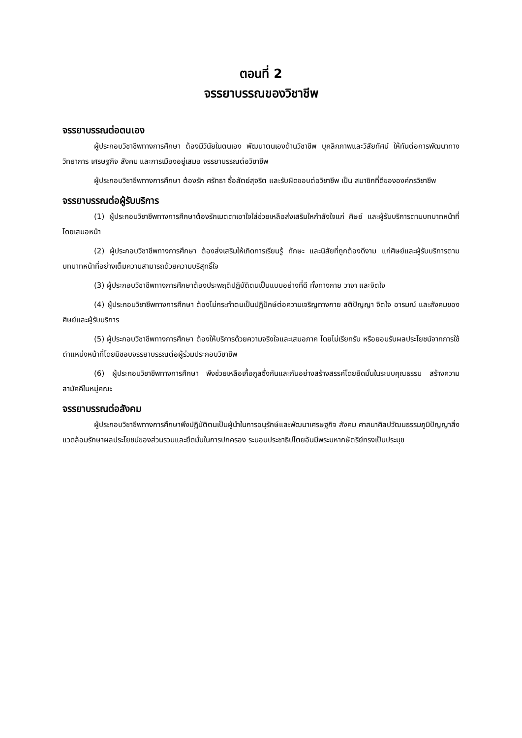ตอนที่ 2
จรรยาบรรณของวิชาชีพ
จรรยาบรรณต่อตนเอง
ผู้ประกอบวิชาชีพทางการศึกษา ต้องมีวินัยในตนเอง พัฒนาตนเองด้านวิชาชีพ บุคลิกภาพและวิสัยทัศน์ ให้ทันต่อการพัฒนาทางวิทยาการ เศรษฐกิจ สังคม และการเมืองอยู่เสมอ จรรยาบรรณต่อวิชาชีพ
ผู้ประกอบวิชาชีพทางการศึกษา ต้องรัก ศรัทธา ซื่อสัตย์สุจริต และรับผิดชอบต่อวิชาชีพ เป็น สมาชิกที่ดีขององค์กรวิชาชีพ
จรรยาบรรณต่อผู้รับบริการ
(1) ผู้ประกอบวิชาชีพทางการศึกษาต้องรักเมตตาเอาใจใส่ช่วยเหลือส่งเสริมใหกำลังใจแก่ ศิษย์ และผู้รับบริการตามบทบาทหน้าที่โดยเสมอหน้า
(2) ผู้ประกอบวิชาชีพทางการศึกษา ต้องส่งเสริมให้เกิดการเรียนรู้ ทักษะ และนิสัยที่ถูกต้องดีงาม แก่ศิษย์และผู้รับบริการตามบทบาทหน้าที่อย่างเต็มความสามารถด้วยความบริสุทธิ์ใจ
(3) ผู้ประกอบวิชาชีพทางการศึกษาต้องประพฤติปฏิบัติตนเป็นแบบอย่างที่ดี ทั้งทางกาย วาจา และจิตใจ
(4) ผู้ประกอบวิชาชีพทางการศึกษา ต้องไม่กระทำตนเป็นปฏิปักษ์ต่อความเจริญทางกาย สติปัญญา จิตใจ อารมณ์ และสังคมของศิษย์และผู้รับบริการ
(5) ผู้ประกอบวิชาชีพทางการศึกษา ต้องให้บริการด้วยความจริงใจและเสมอภาค โดยไม่เรียกรับ หรือยอมรับผลประโยชน์จากการใช้ตำแหน่งหน้าที่โดยมิชอบจรรยาบรรณต่อผู้ร่วมประกอบวิชาชีพ
(6) ผู้ประกอบวิชาชีพทางการศึกษา พึงช่วยเหลือเกื้อกูลซึ่งกันและกันอย่างสร้างสรรค์โดยยึดมั่นในระบบคุณธรรม สร้างความสามัคคีในหมู่คณะ
จรรยาบรรณต่อสังคม
ผู้ประกอบวิชาชีพทางการศึกษาพึงปฏิบัติตนเป็นผู้นำในการอนุรักษ์และพัฒนาเศรษฐกิจ สังคม ศาสนาศิลปวัฒนธรรมภูมิปัญญาสิ่งแวดล้อมรักษาผลประโยชน์ของส่วนรวมและยึดมั่นในการปกครอง ระบอบประชาธิปไตยอันมีพระมหากษัตริย์ทรงเป็นประมุข